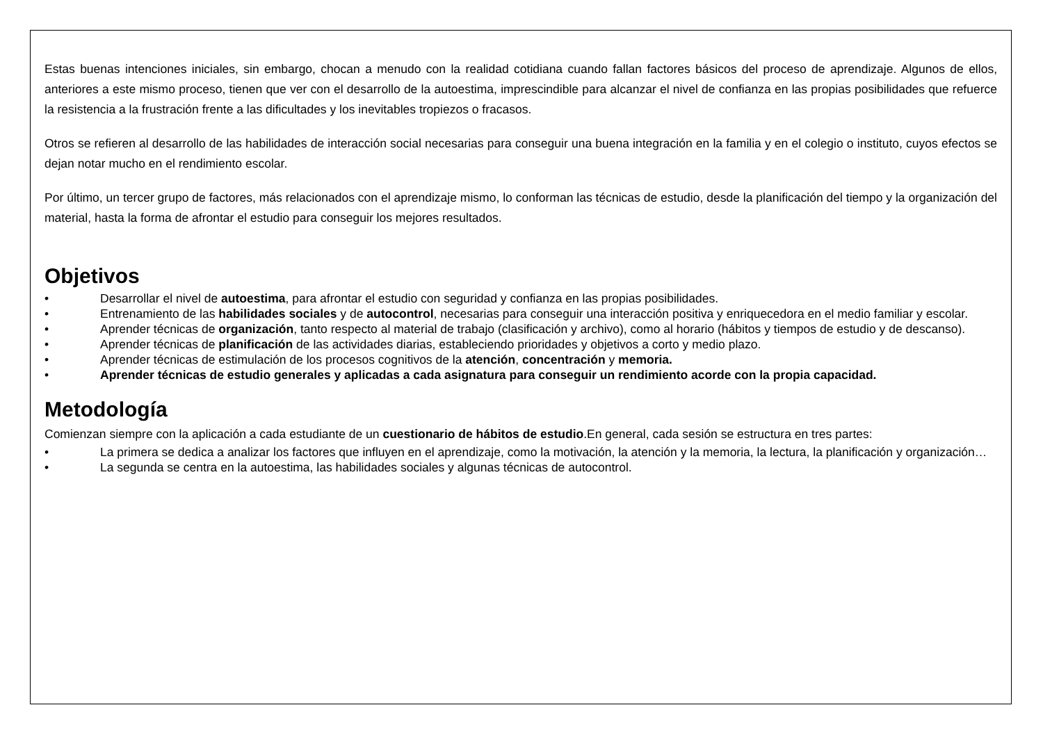Estas buenas intenciones iniciales, sin embargo, chocan a menudo con la realidad cotidiana cuando fallan factores básicos del proceso de aprendizaje. Algunos de ellos, anteriores a este mismo proceso, tienen que ver con el desarrollo de la autoestima, imprescindible para alcanzar el nivel de confianza en las propias posibilidades que refuerce la resistencia a la frustración frente a las dificultades y los inevitables tropiezos o fracasos.
Otros se refieren al desarrollo de las habilidades de interacción social necesarias para conseguir una buena integración en la familia y en el colegio o instituto, cuyos efectos se dejan notar mucho en el rendimiento escolar.
Por último, un tercer grupo de factores, más relacionados con el aprendizaje mismo, lo conforman las técnicas de estudio, desde la planificación del tiempo y la organización del material, hasta la forma de afrontar el estudio para conseguir los mejores resultados.
Objetivos
• Desarrollar el nivel de autoestima, para afrontar el estudio con seguridad y confianza en las propias posibilidades.
• Entrenamiento de las habilidades sociales y de autocontrol, necesarias para conseguir una interacción positiva y enriquecedora en el medio familiar y escolar.
• Aprender técnicas de organización, tanto respecto al material de trabajo (clasificación y archivo), como al horario (hábitos y tiempos de estudio y de descanso).
• Aprender técnicas de planificación de las actividades diarias, estableciendo prioridades y objetivos a corto y medio plazo.
• Aprender técnicas de estimulación de los procesos cognitivos de la atención, concentración y memoria.
• Aprender técnicas de estudio generales y aplicadas a cada asignatura para conseguir un rendimiento acorde con la propia capacidad.
Metodología
Comienzan siempre con la aplicación a cada estudiante de un cuestionario de hábitos de estudio.En general, cada sesión se estructura en tres partes:
• La primera se dedica a analizar los factores que influyen en el aprendizaje, como la motivación, la atención y la memoria, la lectura, la planificación y organización…
• La segunda se centra en la autoestima, las habilidades sociales y algunas técnicas de autocontrol.